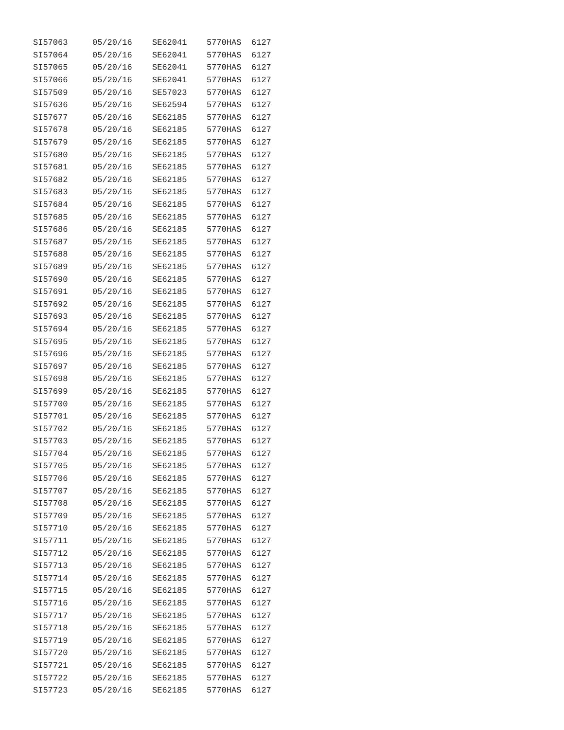| SI57063 | 05/20/16 | SE62041 | 5770HAS | 6127 |
| SI57064 | 05/20/16 | SE62041 | 5770HAS | 6127 |
| SI57065 | 05/20/16 | SE62041 | 5770HAS | 6127 |
| SI57066 | 05/20/16 | SE62041 | 5770HAS | 6127 |
| SI57509 | 05/20/16 | SE57023 | 5770HAS | 6127 |
| SI57636 | 05/20/16 | SE62594 | 5770HAS | 6127 |
| SI57677 | 05/20/16 | SE62185 | 5770HAS | 6127 |
| SI57678 | 05/20/16 | SE62185 | 5770HAS | 6127 |
| SI57679 | 05/20/16 | SE62185 | 5770HAS | 6127 |
| SI57680 | 05/20/16 | SE62185 | 5770HAS | 6127 |
| SI57681 | 05/20/16 | SE62185 | 5770HAS | 6127 |
| SI57682 | 05/20/16 | SE62185 | 5770HAS | 6127 |
| SI57683 | 05/20/16 | SE62185 | 5770HAS | 6127 |
| SI57684 | 05/20/16 | SE62185 | 5770HAS | 6127 |
| SI57685 | 05/20/16 | SE62185 | 5770HAS | 6127 |
| SI57686 | 05/20/16 | SE62185 | 5770HAS | 6127 |
| SI57687 | 05/20/16 | SE62185 | 5770HAS | 6127 |
| SI57688 | 05/20/16 | SE62185 | 5770HAS | 6127 |
| SI57689 | 05/20/16 | SE62185 | 5770HAS | 6127 |
| SI57690 | 05/20/16 | SE62185 | 5770HAS | 6127 |
| SI57691 | 05/20/16 | SE62185 | 5770HAS | 6127 |
| SI57692 | 05/20/16 | SE62185 | 5770HAS | 6127 |
| SI57693 | 05/20/16 | SE62185 | 5770HAS | 6127 |
| SI57694 | 05/20/16 | SE62185 | 5770HAS | 6127 |
| SI57695 | 05/20/16 | SE62185 | 5770HAS | 6127 |
| SI57696 | 05/20/16 | SE62185 | 5770HAS | 6127 |
| SI57697 | 05/20/16 | SE62185 | 5770HAS | 6127 |
| SI57698 | 05/20/16 | SE62185 | 5770HAS | 6127 |
| SI57699 | 05/20/16 | SE62185 | 5770HAS | 6127 |
| SI57700 | 05/20/16 | SE62185 | 5770HAS | 6127 |
| SI57701 | 05/20/16 | SE62185 | 5770HAS | 6127 |
| SI57702 | 05/20/16 | SE62185 | 5770HAS | 6127 |
| SI57703 | 05/20/16 | SE62185 | 5770HAS | 6127 |
| SI57704 | 05/20/16 | SE62185 | 5770HAS | 6127 |
| SI57705 | 05/20/16 | SE62185 | 5770HAS | 6127 |
| SI57706 | 05/20/16 | SE62185 | 5770HAS | 6127 |
| SI57707 | 05/20/16 | SE62185 | 5770HAS | 6127 |
| SI57708 | 05/20/16 | SE62185 | 5770HAS | 6127 |
| SI57709 | 05/20/16 | SE62185 | 5770HAS | 6127 |
| SI57710 | 05/20/16 | SE62185 | 5770HAS | 6127 |
| SI57711 | 05/20/16 | SE62185 | 5770HAS | 6127 |
| SI57712 | 05/20/16 | SE62185 | 5770HAS | 6127 |
| SI57713 | 05/20/16 | SE62185 | 5770HAS | 6127 |
| SI57714 | 05/20/16 | SE62185 | 5770HAS | 6127 |
| SI57715 | 05/20/16 | SE62185 | 5770HAS | 6127 |
| SI57716 | 05/20/16 | SE62185 | 5770HAS | 6127 |
| SI57717 | 05/20/16 | SE62185 | 5770HAS | 6127 |
| SI57718 | 05/20/16 | SE62185 | 5770HAS | 6127 |
| SI57719 | 05/20/16 | SE62185 | 5770HAS | 6127 |
| SI57720 | 05/20/16 | SE62185 | 5770HAS | 6127 |
| SI57721 | 05/20/16 | SE62185 | 5770HAS | 6127 |
| SI57722 | 05/20/16 | SE62185 | 5770HAS | 6127 |
| SI57723 | 05/20/16 | SE62185 | 5770HAS | 6127 |